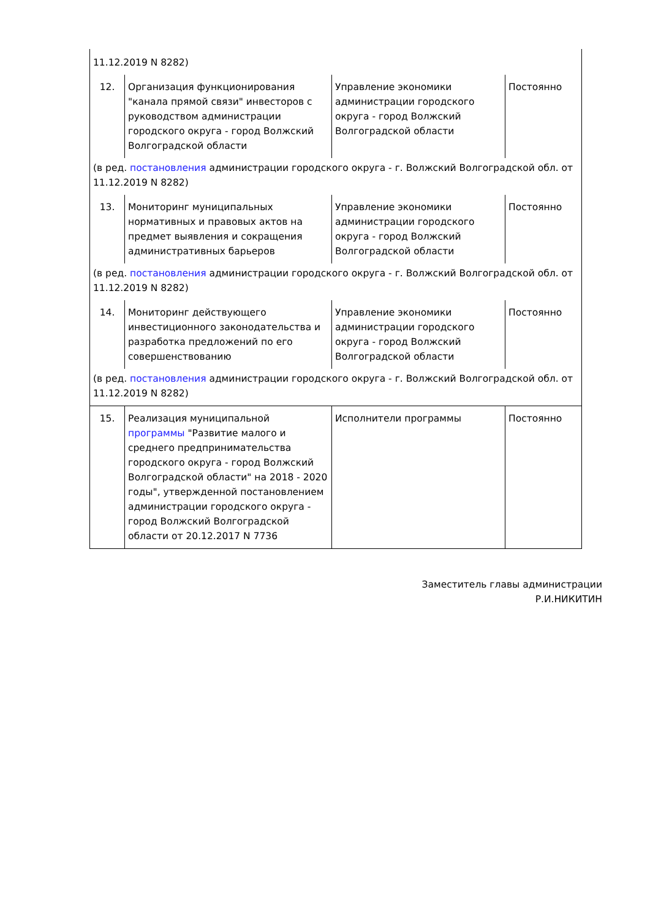| 11.12.2019 N 8282) | | | |
| 12. | Организация функционирования "канала прямой связи" инвесторов с руководством администрации городского округа - город Волжский Волгоградской области | Управление экономики администрации городского округа - город Волжский Волгоградской области | Постоянно |
| (в ред. постановления администрации городского округа - г. Волжский Волгоградской обл. от 11.12.2019 N 8282) | | | |
| 13. | Мониторинг муниципальных нормативных и правовых актов на предмет выявления и сокращения административных барьеров | Управление экономики администрации городского округа - город Волжский Волгоградской области | Постоянно |
| (в ред. постановления администрации городского округа - г. Волжский Волгоградской обл. от 11.12.2019 N 8282) | | | |
| 14. | Мониторинг действующего инвестиционного законодательства и разработка предложений по его совершенствованию | Управление экономики администрации городского округа - город Волжский Волгоградской области | Постоянно |
| (в ред. постановления администрации городского округа - г. Волжский Волгоградской обл. от 11.12.2019 N 8282) | | | |
| 15. | Реализация муниципальной программы "Развитие малого и среднего предпринимательства городского округа - город Волжский Волгоградской области" на 2018 - 2020 годы", утвержденной постановлением администрации городского округа - город Волжский Волгоградской области от 20.12.2017 N 7736 | Исполнители программы | Постоянно |
Заместитель главы администрации
Р.И.НИКИТИН